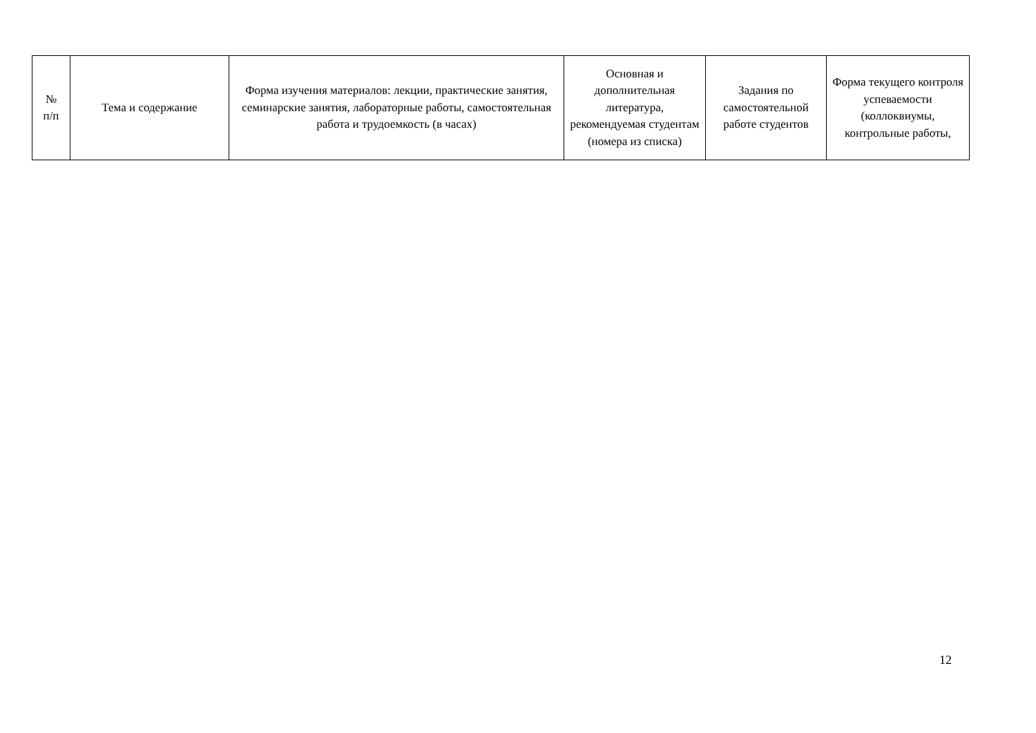| № п/п | Тема и содержание | Форма изучения материалов: лекции, практические занятия, семинарские занятия, лабораторные работы, самостоятельная работа и трудоемкость (в часах) | Основная и дополнительная литература, рекомендуемая студентам (номера из списка) | Задания по самостоятельной работе студентов | Форма текущего контроля успеваемости (коллоквиумы, контрольные работы, |
12